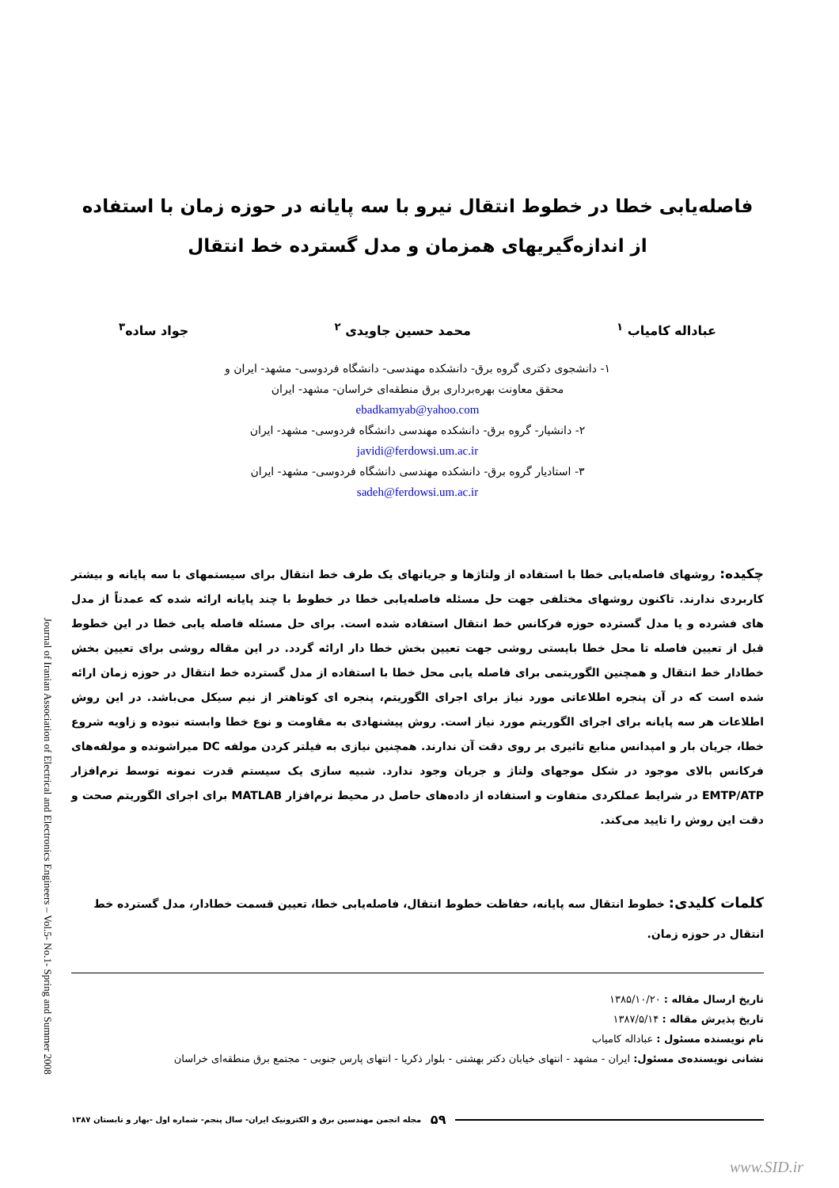Journal of Iranian Association of Electrical and Electronics Engineers – Vol.5- No.1- Spring and Summer 2008
فاصله‌یابی خطا در خطوط انتقال نیرو با سه پایانه در حوزه زمان با استفاده از اندازه‌گیریهای همزمان و مدل گسترده خط انتقال
عباداله کامیاب <sup>۱</sup> محمد حسین جاویدی <sup>۲</sup> جواد ساده<sup>۳</sup>
۱- دانشجوی دکتری گروه برق- دانشکده مهندسی- دانشگاه فردوسی- مشهد- ایران و
محقق معاونت بهره‌برداری برق منطقه‌ای خراسان- مشهد- ایران
ebadkamyab@yahoo.com
۲- دانشیار- گروه برق- دانشکده مهندسی دانشگاه فردوسی- مشهد- ایران
javidi@ferdowsi.um.ac.ir
۳- استادیار گروه برق- دانشکده مهندسی دانشگاه فردوسی- مشهد- ایران
sadeh@ferdowsi.um.ac.ir
چکیده: روشهای فاصله‌یابی خطا با استفاده از ولتاژها و جریانهای یک طرف خط انتقال برای سیستمهای با سه پایانه و بیشتر کاربردی ندارند. تاکنون روشهای مختلفی جهت حل مسئله فاصله‌یابی خطا در خطوط با چند پایانه ارائه شده که عمدتاً از مدل های فشرده و یا مدل گسترده حوزه فرکانس خط انتقال استفاده شده است. برای حل مسئله فاصله یابی خطا در این خطوط قبل از تعیین فاصله تا محل خطا بایستی روشی جهت تعیین بخش خطا دار ارائه گردد. در این مقاله روشی برای تعیین بخش خطادار خط انتقال و همچنین الگوریتمی برای فاصله یابی محل خطا با استفاده از مدل گسترده خط انتقال در حوزه زمان ارائه شده است که در آن پنجره اطلاعاتی مورد نیاز برای اجرای الگوریتم، پنجره ای کوتاهتر از نیم سیکل می‌باشد. در این روش اطلاعات هر سه پایانه برای اجرای الگوریتم مورد نیاز است. روش پیشنهادی به مقاومت و نوع خطا وابسته نبوده و زاویه شروع خطا، جریان بار و امپدانس منابع تاثیری بر روی دقت آن ندارند. همچنین نیازی به فیلتر کردن مولفه DC میراشونده و مولفه‌های فرکانس بالای موجود در شکل موجهای ولتاژ و جریان وجود ندارد. شبیه سازی یک سیستم قدرت نمونه توسط نرم‌افزار EMTP/ATP در شرایط عملکردی متفاوت و استفاده از داده‌های حاصل در محیط نرم‌افزار MATLAB برای اجرای الگوریتم صحت و دقت این روش را تایید می‌کند.
کلمات کلیدی: خطوط انتقال سه پایانه، حفاظت خطوط انتقال، فاصله‌یابی خطا، تعیین قسمت خطادار، مدل گسترده خط انتقال در حوزه زمان.
تاریخ ارسال مقاله : ۱۳۸۵/۱۰/۲۰
تاریخ پذیرش مقاله : ۱۳۸۷/۵/۱۴
نام نویسنده مسئول : عباداله کامیاب
نشانی نویسنده‌ی مسئول: ایران - مشهد - انتهای خیابان دکتر بهشتی - بلوار ذکریا - انتهای پارس جنوبی - مجتمع برق منطقه‌ای خراسان
۵۹ مجله انجمن مهندسین برق و الکترونیک ایران- سال پنجم- شماره اول -بهار و تابستان ۱۳۸۷
www.SID.ir